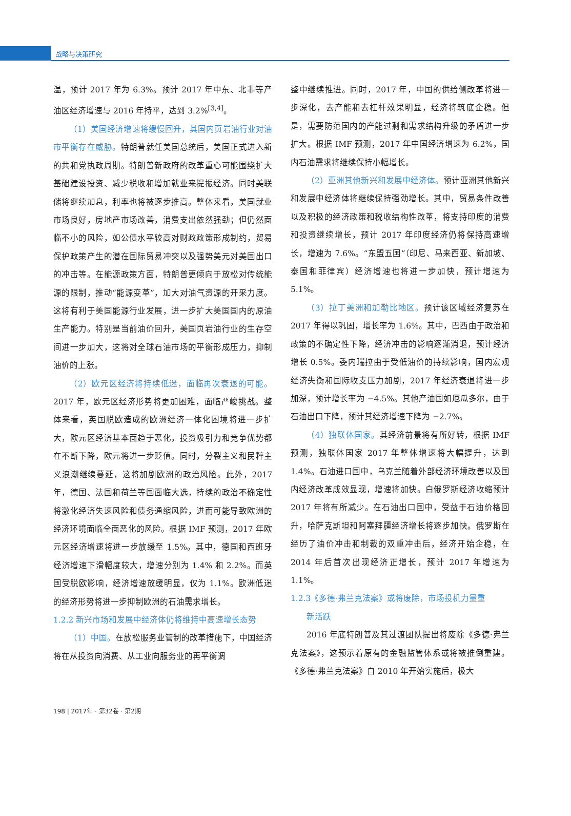战略与决策研究
温，预计 2017 年为 6.3%。预计 2017 年中东、北非等产油区经济增速与 2016 年持平，达到 3.2%<sup>[3,4]</sup>。
（1）美国经济增速将缓慢回升，其国内页岩油行业对油市平衡存在威胁。特朗普就任美国总统后，美国正式进入新的共和党执政周期。特朗普新政府的改革重心可能围绕扩大基础建设投资、减少税收和增加就业来提振经济。同时美联储将继续加息，利率也将被逐步推高。整体来看，美国就业市场良好，房地产市场改善，消费支出依然强劲；但仍然面临不小的风险，如公债水平较高对财政政策形成制约，贸易保护政策产生的潜在国际贸易冲突以及强势美元对美国出口的冲击等。在能源政策方面，特朗普更倾向于放松对传统能源的限制，推动“能源变革”，加大对油气资源的开采力度。这将有利于美国能源行业发展，进一步扩大美国国内的原油生产能力。特别是当前油价回升，美国页岩油行业的生存空间进一步加大，这将对全球石油市场的平衡形成压力，抑制油价的上涨。
（2）欧元区经济将持续低迷，面临再次衰退的可能。2017 年，欧元区经济形势将更加困难，面临严峻挑战。整体来看，英国脱欧造成的欧洲经济一体化困境将进一步扩大，欧元区经济基本面趋于恶化，投资吸引力和竞争优势都在不断下降，欧元将进一步贬值。同时，分裂主义和民粹主义浪潮继续蔓延，这将加剧欧洲的政治风险。此外，2017 年，德国、法国和荷兰等国面临大选，持续的政治不确定性将激化经济失速风险和债务通缩风险，进而可能导致欧洲的经济环境面临全面恶化的风险。根据 IMF 预测，2017 年欧元区经济增速将进一步放缓至 1.5%。其中，德国和西班牙经济增速下滑幅度较大，增速分别为 1.4% 和 2.2%。而英国受脱欧影响，经济增速放缓明显，仅为 1.1%。欧洲低迷的经济形势将进一步抑制欧洲的石油需求增长。
1.2.2 新兴市场和发展中经济体仍将维持中高速增长态势
（1）中国。在放松服务业管制的改革措施下，中国经济将在从投资向消费、从工业向服务业的再平衡调
整中继续推进。同时，2017 年，中国的供给侧改革将进一步深化，去产能和去杠杆效果明显，经济将筑底企稳。但是，需要防范国内的产能过剩和需求结构升级的矛盾进一步扩大。根据 IMF 预测，2017 年中国经济增速为 6.2%，国内石油需求将继续保持小幅增长。
（2）亚洲其他新兴和发展中经济体。预计亚洲其他新兴和发展中经济体将继续保持强劲增长。其中，贸易条件改善以及积极的经济政策和税收结构性改革，将支持印度的消费和投资继续增长，预计 2017 年印度经济仍将保持高速增长，增速为 7.6%。“东盟五国”（印尼、马来西亚、新加坡、泰国和菲律宾）经济增速也将进一步加快，预计增速为 5.1%。
（3）拉丁美洲和加勒比地区。预计该区域经济复苏在 2017 年得以巩固，增长率为 1.6%。其中，巴西由于政治和政策的不确定性下降，经济冲击的影响逐渐消退，预计经济增长 0.5%。委内瑞拉由于受低油价的持续影响，国内宏观经济失衡和国际收支压力加剧，2017 年经济衰退将进一步加深，预计增长率为 −4.5%。其他产油国如厄瓜多尔，由于石油出口下降，预计其经济增速下降为 −2.7%。
（4）独联体国家。其经济前景将有所好转，根据 IMF 预测，独联体国家 2017 年整体增速将大幅提升，达到 1.4%。石油进口国中，乌克兰随着外部经济环境改善以及国内经济改革成效显现，增速将加快。白俄罗斯经济收缩预计 2017 年将有所减少。在石油出口国中，受益于石油价格回升，哈萨克斯坦和阿塞拜疆经济增长将逐步加快。俄罗斯在经历了油价冲击和制裁的双重冲击后，经济开始企稳，在 2014 年后首次出现经济正增长，预计 2017 年增速为 1.1%。
1.2.3《多德·弗兰克法案》或将废除，市场投机力量重
  新活跃
2016 年底特朗普及其过渡团队提出将废除《多德·弗兰克法案》，这预示着原有的金融监管体系或将被推倒重建。《多德·弗兰克法案》自 2010 年开始实施后，极大
198 | 2017年 · 第32卷 · 第2期